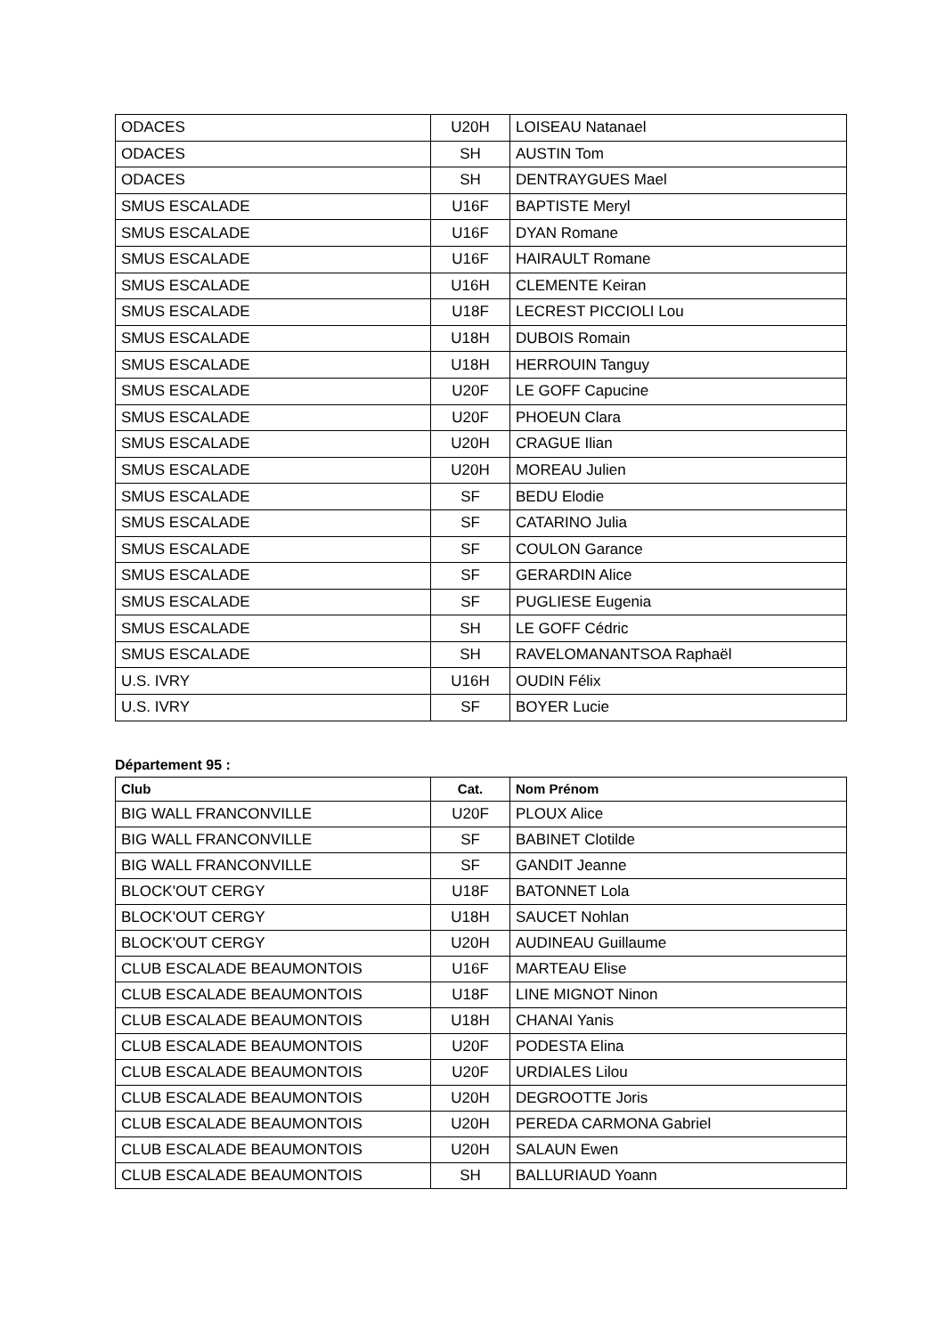| ODACES | U20H | LOISEAU Natanael |
| ODACES | SH | AUSTIN Tom |
| ODACES | SH | DENTRAYGUES Mael |
| SMUS ESCALADE | U16F | BAPTISTE Meryl |
| SMUS ESCALADE | U16F | DYAN Romane |
| SMUS ESCALADE | U16F | HAIRAULT Romane |
| SMUS ESCALADE | U16H | CLEMENTE Keiran |
| SMUS ESCALADE | U18F | LECREST PICCIOLI Lou |
| SMUS ESCALADE | U18H | DUBOIS Romain |
| SMUS ESCALADE | U18H | HERROUIN Tanguy |
| SMUS ESCALADE | U20F | LE GOFF Capucine |
| SMUS ESCALADE | U20F | PHOEUN Clara |
| SMUS ESCALADE | U20H | CRAGUE Ilian |
| SMUS ESCALADE | U20H | MOREAU Julien |
| SMUS ESCALADE | SF | BEDU Elodie |
| SMUS ESCALADE | SF | CATARINO Julia |
| SMUS ESCALADE | SF | COULON Garance |
| SMUS ESCALADE | SF | GERARDIN Alice |
| SMUS ESCALADE | SF | PUGLIESE Eugenia |
| SMUS ESCALADE | SH | LE GOFF Cédric |
| SMUS ESCALADE | SH | RAVELOMANANTSOA Raphaël |
| U.S. IVRY | U16H | OUDIN Félix |
| U.S. IVRY | SF | BOYER Lucie |
Département 95 :
| Club | Cat. | Nom Prénom |
| --- | --- | --- |
| BIG WALL FRANCONVILLE | U20F | PLOUX Alice |
| BIG WALL FRANCONVILLE | SF | BABINET Clotilde |
| BIG WALL FRANCONVILLE | SF | GANDIT Jeanne |
| BLOCK'OUT CERGY | U18F | BATONNET Lola |
| BLOCK'OUT CERGY | U18H | SAUCET Nohlan |
| BLOCK'OUT CERGY | U20H | AUDINEAU Guillaume |
| CLUB ESCALADE BEAUMONTOIS | U16F | MARTEAU Elise |
| CLUB ESCALADE BEAUMONTOIS | U18F | LINE MIGNOT Ninon |
| CLUB ESCALADE BEAUMONTOIS | U18H | CHANAI Yanis |
| CLUB ESCALADE BEAUMONTOIS | U20F | PODESTA Elina |
| CLUB ESCALADE BEAUMONTOIS | U20F | URDIALES Lilou |
| CLUB ESCALADE BEAUMONTOIS | U20H | DEGROOTTE Joris |
| CLUB ESCALADE BEAUMONTOIS | U20H | PEREDA CARMONA Gabriel |
| CLUB ESCALADE BEAUMONTOIS | U20H | SALAUN Ewen |
| CLUB ESCALADE BEAUMONTOIS | SH | BALLURIAUD Yoann |